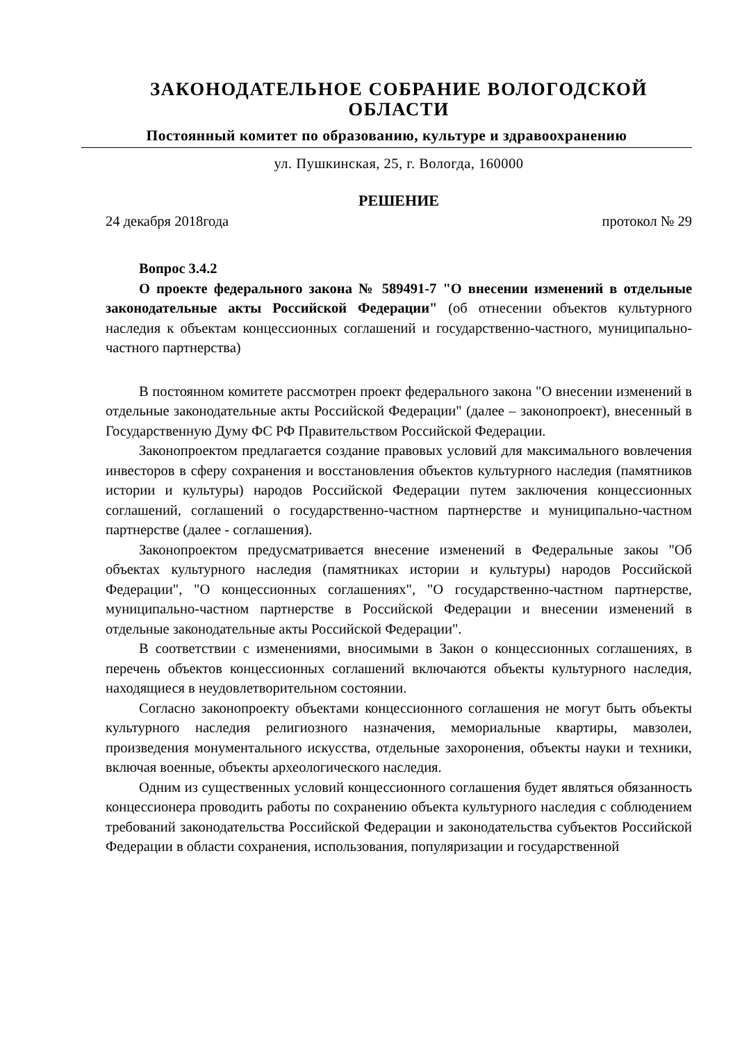ЗАКОНОДАТЕЛЬНОЕ СОБРАНИЕ ВОЛОГОДСКОЙ ОБЛАСТИ
Постоянный комитет по образованию, культуре и здравоохранению
ул. Пушкинская, 25, г. Вологда, 160000
РЕШЕНИЕ
24 декабря 2018года протокол № 29
Вопрос 3.4.2
О проекте федерального закона № 589491-7 "О внесении изменений в отдельные законодательные акты Российской Федерации" (об отнесении объектов культурного наследия к объектам концессионных соглашений и государственно-частного, муниципально-частного партнерства)
В постоянном комитете рассмотрен проект федерального закона "О внесении изменений в отдельные законодательные акты Российской Федерации" (далее – законопроект), внесенный в Государственную Думу ФС РФ Правительством Российской Федерации.
Законопроектом предлагается создание правовых условий для максимального вовлечения инвесторов в сферу сохранения и восстановления объектов культурного наследия (памятников истории и культуры) народов Российской Федерации путем заключения концессионных соглашений, соглашений о государственно-частном партнерстве и муниципально-частном партнерстве (далее - соглашения).
Законопроектом предусматривается внесение изменений в Федеральные закоы "Об объектах культурного наследия (памятниках истории и культуры) народов Российской Федерации", "О концессионных соглашениях", "О государственно-частном партнерстве, муниципально-частном партнерстве в Российской Федерации и внесении изменений в отдельные законодательные акты Российской Федерации".
В соответствии с изменениями, вносимыми в Закон о концессионных соглашениях, в перечень объектов концессионных соглашений включаются объекты культурного наследия, находящиеся в неудовлетворительном состоянии.
Согласно законопроекту объектами концессионного соглашения не могут быть объекты культурного наследия религиозного назначения, мемориальные квартиры, мавзолеи, произведения монументального искусства, отдельные захоронения, объекты науки и техники, включая военные, объекты археологического наследия.
Одним из существенных условий концессионного соглашения будет являться обязанность концессионера проводить работы по сохранению объекта культурного наследия с соблюдением требований законодательства Российской Федерации и законодательства субъектов Российской Федерации в области сохранения, использования, популяризации и государственной